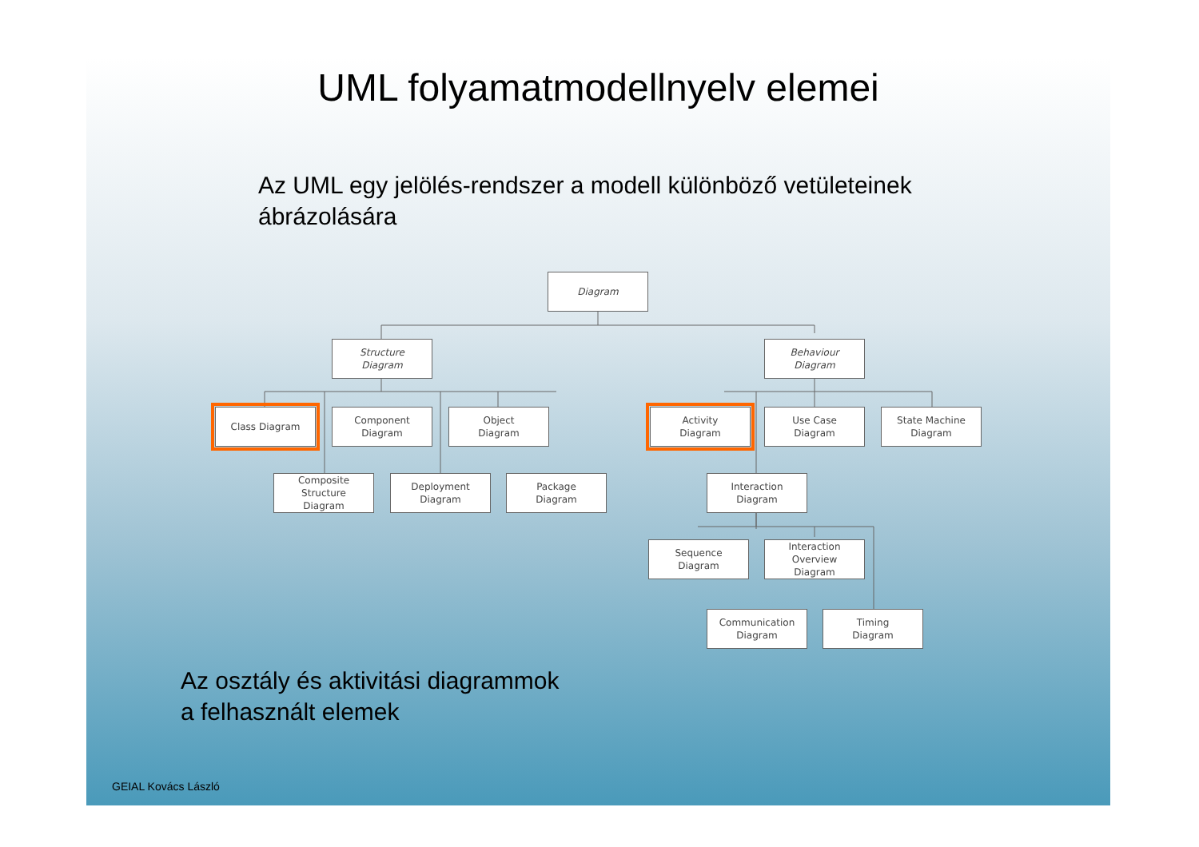UML folyamatmodellnyelv elemei
Az UML egy jelölés-rendszer a modell különböző vetületeinek
ábrázolására
Diagram
Structure
Diagram
Behaviour
Diagram
Class Diagram
Component
Diagram
Object
Diagram
Activity
Diagram
Use Case
Diagram
State Machine
Diagram
Composite
Structure
Diagram
Deployment
Diagram
Package
Diagram
Interaction
Diagram
Sequence
Diagram
Interaction
Overview
Diagram
Communication
Diagram
Timing
Diagram
Az osztály és aktivitási diagrammok
a felhasznált elemek
GEIAL Kovács László